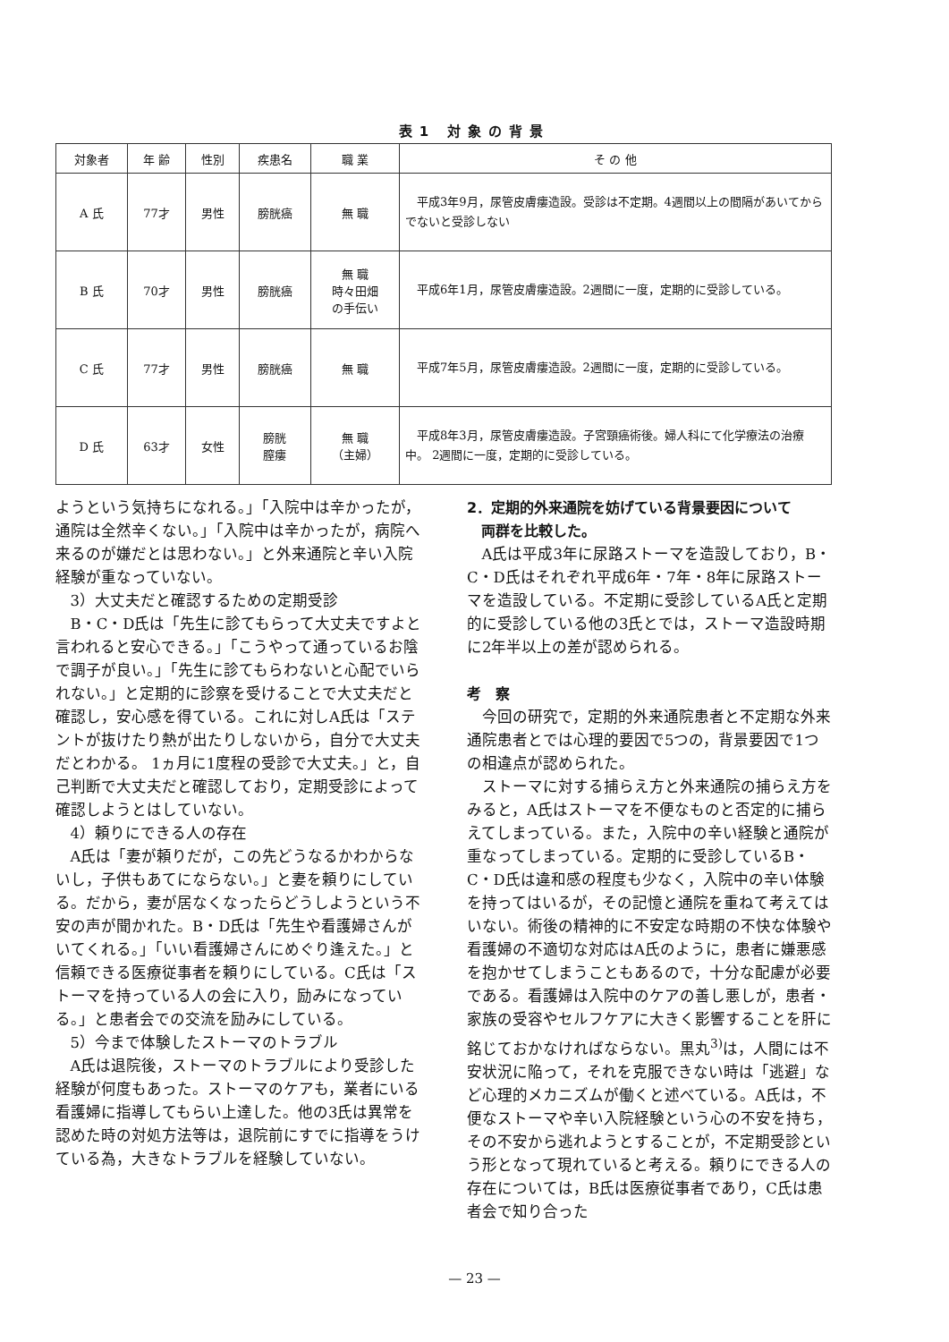表1 対象の背景
| 対象者 | 年 齢 | 性別 | 疾患名 | 職 業 | そ の 他 |
| --- | --- | --- | --- | --- | --- |
| A 氏 | 77才 | 男性 | 膀胱癌 | 無 職 | 平成3年9月，尿管皮膚瘻造設。受診は不定期。4週間以上の間隔があいてからでないと受診しない |
| B 氏 | 70才 | 男性 | 膀胱癌 | 無 職 時々田畑 の手伝い | 平成6年1月，尿管皮膚瘻造設。2週間に一度，定期的に受診している。 |
| C 氏 | 77才 | 男性 | 膀胱癌 | 無 職 | 平成7年5月，尿管皮膚瘻造設。2週間に一度，定期的に受診している。 |
| D 氏 | 63才 | 女性 | 膀胱 膣瘻 | 無 職 （主婦） | 平成8年3月，尿管皮膚瘻造設。子宮頸癌術後。婦人科にて化学療法の治療中。 2週間に一度，定期的に受診している。 |
ようという気持ちになれる。」「入院中は辛かったが，通院は全然辛くない。」「入院中は辛かったが，病院へ来るのが嫌だとは思わない。」と外来通院と辛い入院経験が重なっていない。
3）大丈夫だと確認するための定期受診
B・C・D氏は「先生に診てもらって大丈夫ですよと言われると安心できる。」「こうやって通っているお陰で調子が良い。」「先生に診てもらわないと心配でいられない。」と定期的に診察を受けることで大丈夫だと確認し，安心感を得ている。これに対しA氏は「ステントが抜けたり熱が出たりしないから，自分で大丈夫だとわかる。 1ヵ月に1度程の受診で大丈夫。」と，自己判断で大丈夫だと確認しており，定期受診によって確認しようとはしていない。
4）頼りにできる人の存在
A氏は「妻が頼りだが，この先どうなるかわからないし，子供もあてにならない。」と妻を頼りにしている。だから，妻が居なくなったらどうしようという不安の声が聞かれた。B・D氏は「先生や看護婦さんがいてくれる。」「いい看護婦さんにめぐり逢えた。」と信頼できる医療従事者を頼りにしている。C氏は「ストーマを持っている人の会に入り，励みになっている。」と患者会での交流を励みにしている。
5）今まで体験したストーマのトラブル
A氏は退院後，ストーマのトラブルにより受診した経験が何度もあった。ストーマのケアも，業者にいる看護婦に指導してもらい上達した。他の3氏は異常を認めた時の対処方法等は，退院前にすでに指導をうけている為，大きなトラブルを経験していない。
2．定期的外来通院を妨げている背景要因について
　両群を比較した。
A氏は平成3年に尿路ストーマを造設しており，B・C・D氏はそれぞれ平成6年・7年・8年に尿路ストーマを造設している。不定期に受診しているA氏と定期的に受診している他の3氏とでは，ストーマ造設時期に2年半以上の差が認められる。
考　察
今回の研究で，定期的外来通院患者と不定期な外来通院患者とでは心理的要因で5つの，背景要因で1つの相違点が認められた。
ストーマに対する捕らえ方と外来通院の捕らえ方をみると，A氏はストーマを不便なものと否定的に捕らえてしまっている。また，入院中の辛い経験と通院が重なってしまっている。定期的に受診しているB・C・D氏は違和感の程度も少なく，入院中の辛い体験を持ってはいるが，その記憶と通院を重ねて考えてはいない。術後の精神的に不安定な時期の不快な体験や看護婦の不適切な対応はA氏のように，患者に嫌悪感を抱かせてしまうこともあるので，十分な配慮が必要である。看護婦は入院中のケアの善し悪しが，患者・家族の受容やセルフケアに大きく影響することを肝に銘じておかなければならない。黒丸<sup>3)</sup>は，人間には不安状況に陥って，それを克服できない時は「逃避」など心理的メカニズムが働くと述べている。A氏は，不便なストーマや辛い入院経験という心の不安を持ち，その不安から逃れようとすることが，不定期受診という形となって現れていると考える。頼りにできる人の存在については，B氏は医療従事者であり，C氏は患者会で知り合った
— 23 —